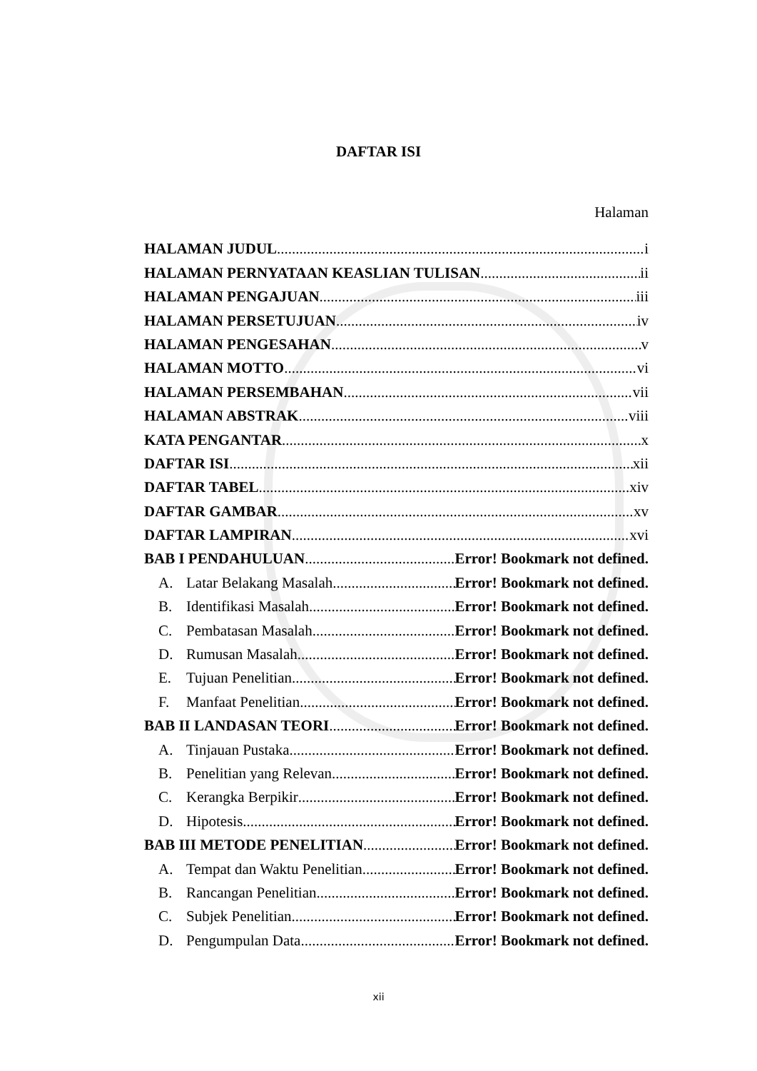DAFTAR ISI
Halaman
HALAMAN JUDUL i
HALAMAN PERNYATAAN KEASLIAN TULISAN ii
HALAMAN PENGAJUAN iii
HALAMAN PERSETUJUAN iv
HALAMAN PENGESAHAN v
HALAMAN MOTTO vi
HALAMAN PERSEMBAHAN vii
HALAMAN ABSTRAK viii
KATA PENGANTAR x
DAFTAR ISI xii
DAFTAR TABEL xiv
DAFTAR GAMBAR xv
DAFTAR LAMPIRAN xvi
BAB I PENDAHULUAN Error! Bookmark not defined.
A. Latar Belakang Masalah Error! Bookmark not defined.
B. Identifikasi Masalah Error! Bookmark not defined.
C. Pembatasan Masalah Error! Bookmark not defined.
D. Rumusan Masalah Error! Bookmark not defined.
E. Tujuan Penelitian Error! Bookmark not defined.
F. Manfaat Penelitian Error! Bookmark not defined.
BAB II LANDASAN TEORI Error! Bookmark not defined.
A. Tinjauan Pustaka Error! Bookmark not defined.
B. Penelitian yang Relevan Error! Bookmark not defined.
C. Kerangka Berpikir Error! Bookmark not defined.
D. Hipotesis Error! Bookmark not defined.
BAB III METODE PENELITIAN Error! Bookmark not defined.
A. Tempat dan Waktu Penelitian Error! Bookmark not defined.
B. Rancangan Penelitian Error! Bookmark not defined.
C. Subjek Penelitian Error! Bookmark not defined.
D. Pengumpulan Data Error! Bookmark not defined.
xii